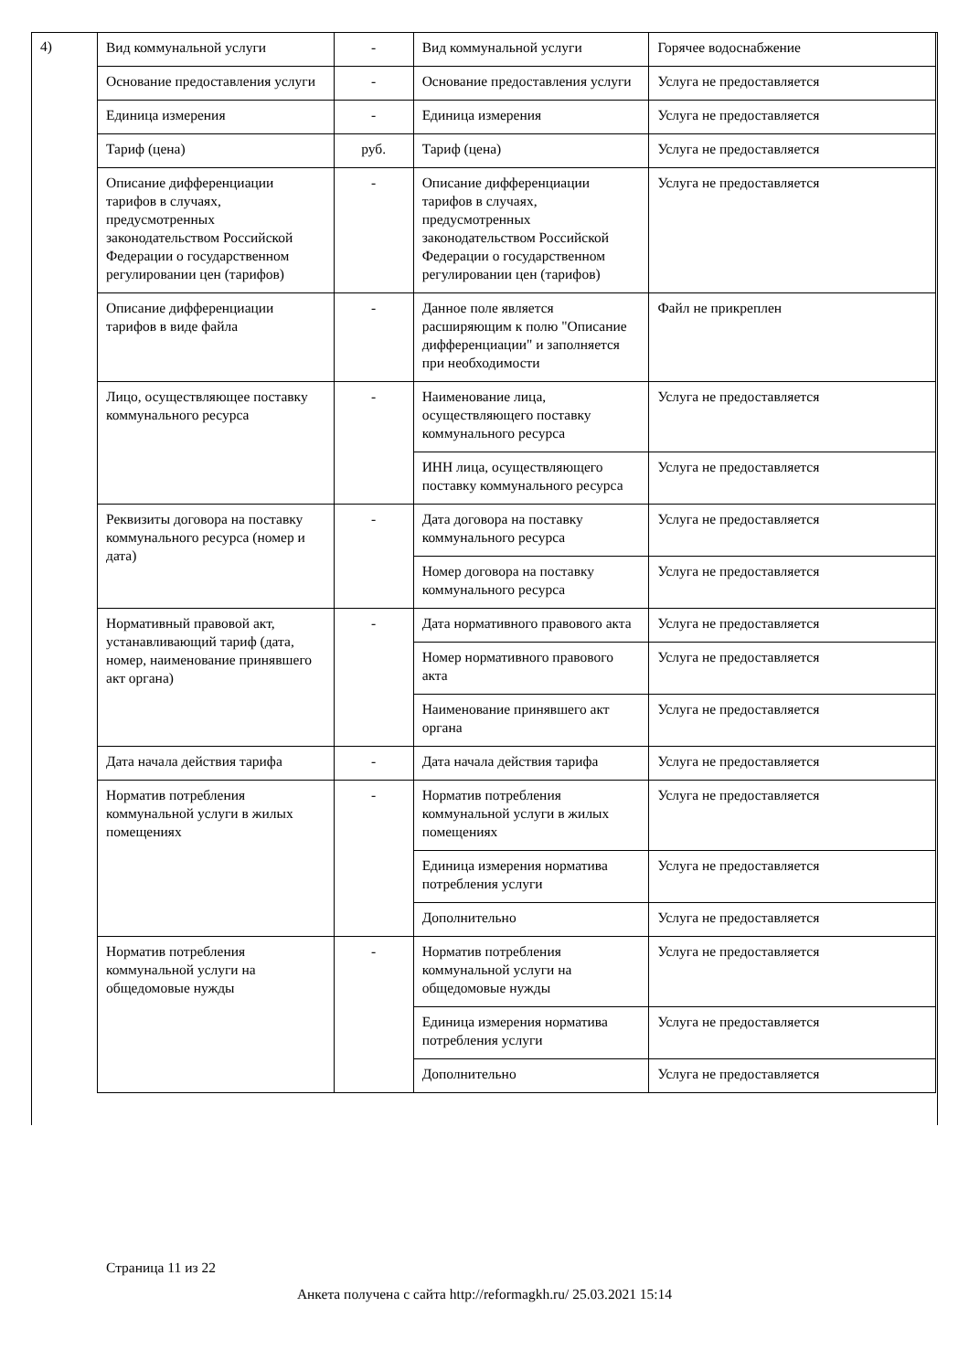4)
| Вид коммунальной услуги | - | Вид коммунальной услуги | Горячее водоснабжение |
| Основание предоставления услуги | - | Основание предоставления услуги | Услуга не предоставляется |
| Единица измерения | - | Единица измерения | Услуга не предоставляется |
| Тариф (цена) | руб. | Тариф (цена) | Услуга не предоставляется |
| Описание дифференциации тарифов в случаях, предусмотренных законодательством Российской Федерации о государственном регулировании цен (тарифов) | - | Описание дифференциации тарифов в случаях, предусмотренных законодательством Российской Федерации о государственном регулировании цен (тарифов) | Услуга не предоставляется |
| Описание дифференциации тарифов в виде файла | - | Данное поле является расширяющим к полю "Описание дифференциации" и заполняется при необходимости | Файл не прикреплен |
| Лицо, осуществляющее поставку коммунального ресурса | - | Наименование лица, осуществляющего поставку коммунального ресурса | Услуга не предоставляется |
| | | ИНН лица, осуществляющего поставку коммунального ресурса | Услуга не предоставляется |
| Реквизиты договора на поставку коммунального ресурса (номер и дата) | - | Дата договора на поставку коммунального ресурса | Услуга не предоставляется |
| | | Номер договора на поставку коммунального ресурса | Услуга не предоставляется |
| Нормативный правовой акт, устанавливающий тариф (дата, номер, наименование принявшего акт органа) | - | Дата нормативного правового акта | Услуга не предоставляется |
| | | Номер нормативного правового акта | Услуга не предоставляется |
| | | Наименование принявшего акт органа | Услуга не предоставляется |
| Дата начала действия тарифа | - | Дата начала действия тарифа | Услуга не предоставляется |
| Норматив потребления коммунальной услуги в жилых помещениях | - | Норматив потребления коммунальной услуги в жилых помещениях | Услуга не предоставляется |
| | | Единица измерения норматива потребления услуги | Услуга не предоставляется |
| | | Дополнительно | Услуга не предоставляется |
| Норматив потребления коммунальной услуги на общедомовые нужды | - | Норматив потребления коммунальной услуги на общедомовые нужды | Услуга не предоставляется |
| | | Единица измерения норматива потребления услуги | Услуга не предоставляется |
| | | Дополнительно | Услуга не предоставляется |
Страница 11 из 22
Анкета получена с сайта http://reformagkh.ru/ 25.03.2021 15:14